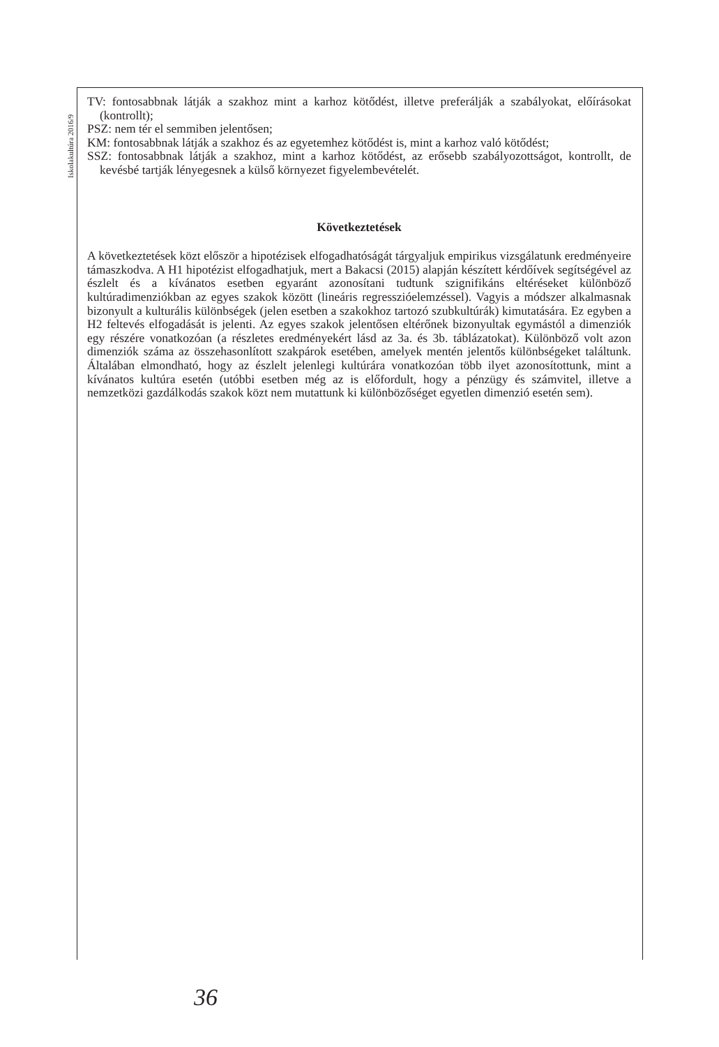Iskolakultúra 2016/9
TV: fontosabbnak látják a szakhoz mint a karhoz kötődést, illetve preferálják a szabályokat, előírásokat (kontrollt);
PSZ: nem tér el semmiben jelentősen;
KM: fontosabbnak látják a szakhoz és az egyetemhez kötődést is, mint a karhoz való kötődést;
SSZ: fontosabbnak látják a szakhoz, mint a karhoz kötődést, az erősebb szabályozottságot, kontrollt, de kevésbé tartják lényegesnek a külső környezet figyelembevételét.
Következtetések
A következtetések közt először a hipotézisek elfogadhatóságát tárgyaljuk empirikus vizsgálatunk eredményeire támaszkodva. A H1 hipotézist elfogadhatjuk, mert a Bakacsi (2015) alapján készített kérdőívek segítségével az észlelt és a kívánatos esetben egyaránt azonosítani tudtunk szignifikáns eltéréseket különböző kultúradimenziókban az egyes szakok között (lineáris regresszióelemzéssel). Vagyis a módszer alkalmasnak bizonyult a kulturális különbségek (jelen esetben a szakokhoz tartozó szubkultúrák) kimutatására. Ez egyben a H2 feltevés elfogadását is jelenti. Az egyes szakok jelentősen eltérőnek bizonyultak egymástól a dimenziók egy részére vonatkozóan (a részletes eredményekért lásd az 3a. és 3b. táblázatokat). Különböző volt azon dimenziók száma az összehasonlított szakpárok esetében, amelyek mentén jelentős különbségeket találtunk. Általában elmondható, hogy az észlelt jelenlegi kultúrára vonatkozóan több ilyet azonosítottunk, mint a kívánatos kultúra esetén (utóbbi esetben még az is előfordult, hogy a pénzügy és számvitel, illetve a nemzetközi gazdálkodás szakok közt nem mutattunk ki különbözőséget egyetlen dimenzió esetén sem).
36